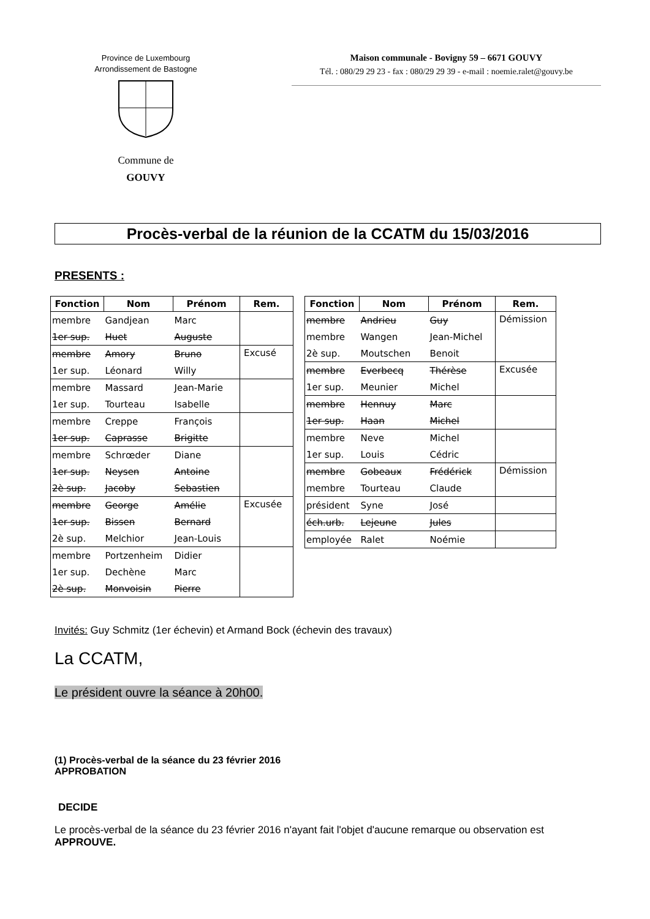Province de Luxembourg
Arrondissement de Bastogne
Commune de
GOUVY
Maison communale - Bovigny 59 – 6671 GOUVY
Tél. : 080/29 29 23 - fax : 080/29 29 39 - e-mail : noemie.ralet@gouvy.be
Procès-verbal de la réunion de la CCATM du 15/03/2016
PRESENTS :
| Fonction | Nom | Prénom | Rem. |
| --- | --- | --- | --- |
| membre | Gandjean | Marc | |
| 1er sup. | Huet | Auguste | |
| membre | Amory | Bruno | Excusé |
| 1er sup. | Léonard | Willy | |
| membre | Massard | Jean-Marie | |
| 1er sup. | Tourteau | Isabelle | |
| membre | Creppe | François | |
| 1er sup. | Caprasse | Brigitte | |
| membre | Schrœder | Diane | |
| 1er sup. | Neysen | Antoine | |
| 2è sup. | Jacoby | Sebastien | |
| membre | George | Amélie | Excusée |
| 1er sup. | Bissen | Bernard | |
| 2è sup. | Melchior | Jean-Louis | |
| membre | Portzenheim | Didier | |
| 1er sup. | Dechène | Marc | |
| 2è sup. | Monvoisin | Pierre | |
| Fonction | Nom | Prénom | Rem. |
| --- | --- | --- | --- |
| membre | Andrieu | Guy | Démission |
| membre | Wangen | Jean-Michel | |
| 2è sup. | Moutschen | Benoit | |
| membre | Everbecq | Thérèse | Excusée |
| 1er sup. | Meunier | Michel | |
| membre | Hennuy | Marc | |
| 1er sup. | Haan | Michel | |
| membre | Neve | Michel | |
| 1er sup. | Louis | Cédric | |
| membre | Gobeaux | Frédérick | Démission |
| membre | Tourteau | Claude | |
| président | Syne | José | |
| éch.urb. | Lejeune | Jules | |
| employée | Ralet | Noémie | |
Invités: Guy Schmitz (1er échevin) et Armand Bock (échevin des travaux)
La CCATM,
Le président ouvre la séance à 20h00.
(1) Procès-verbal de la séance du 23 février 2016
APPROBATION
DECIDE
Le procès-verbal de la séance du 23 février 2016 n'ayant fait l'objet d'aucune remarque ou observation est APPROUVE.